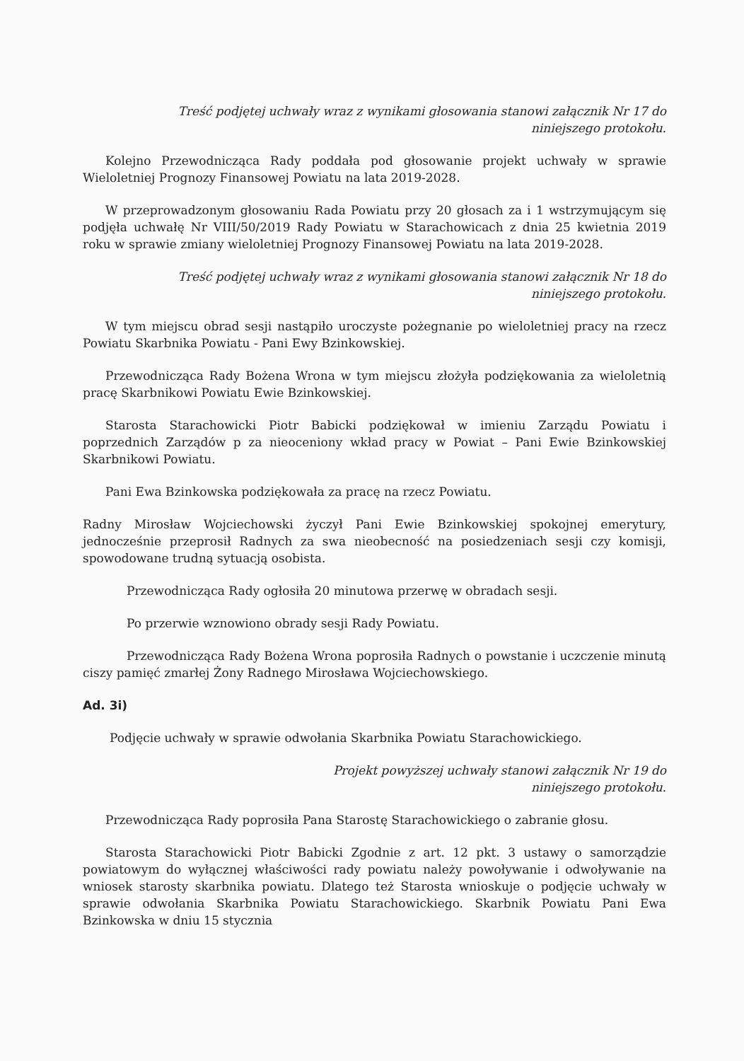Treść podjętej uchwały wraz z wynikami głosowania stanowi załącznik Nr 17 do
niniejszego protokołu.
Kolejno Przewodnicząca Rady poddała pod głosowanie projekt uchwały w sprawie Wieloletniej Prognozy Finansowej Powiatu na lata 2019-2028.
W przeprowadzonym głosowaniu Rada Powiatu przy 20 głosach za i 1 wstrzymującym się podjęła uchwałę Nr VIII/50/2019 Rady Powiatu w Starachowicach z dnia 25 kwietnia 2019 roku w sprawie zmiany wieloletniej Prognozy Finansowej Powiatu na lata 2019-2028.
Treść podjętej uchwały wraz z wynikami głosowania stanowi załącznik Nr 18 do
niniejszego protokołu.
W tym miejscu obrad sesji nastąpiło uroczyste pożegnanie po wieloletniej pracy na rzecz Powiatu Skarbnika Powiatu - Pani Ewy Bzinkowskiej.
Przewodnicząca Rady Bożena Wrona w tym miejscu złożyła podziękowania za wieloletnią pracę Skarbnikowi Powiatu Ewie Bzinkowskiej.
Starosta Starachowicki Piotr Babicki podziękował w imieniu Zarządu Powiatu i poprzednich Zarządów p za nieoceniony wkład pracy w Powiat – Pani Ewie Bzinkowskiej Skarbnikowi Powiatu.
Pani Ewa Bzinkowska podziękowała za pracę na rzecz Powiatu.
Radny Mirosław Wojciechowski życzył Pani Ewie Bzinkowskiej spokojnej emerytury, jednocześnie przeprosił Radnych za swa nieobecność na posiedzeniach sesji czy komisji, spowodowane trudną sytuacją osobista.
Przewodnicząca Rady ogłosiła 20 minutowa przerwę w obradach sesji.
Po przerwie wznowiono obrady sesji Rady Powiatu.
Przewodnicząca Rady Bożena Wrona poprosiła Radnych o powstanie i uczczenie minutą ciszy pamięć zmarłej Żony Radnego Mirosława Wojciechowskiego.
Ad. 3i)
Podjęcie uchwały w sprawie odwołania Skarbnika Powiatu Starachowickiego.
Projekt powyższej uchwały stanowi załącznik Nr 19 do
niniejszego protokołu.
Przewodnicząca Rady poprosiła Pana Starostę Starachowickiego o zabranie głosu.
Starosta Starachowicki Piotr Babicki Zgodnie z art. 12 pkt. 3 ustawy o samorządzie powiatowym do wyłącznej właściwości rady powiatu należy powoływanie i odwoływanie na wniosek starosty skarbnika powiatu. Dlatego też Starosta wnioskuje o podjęcie uchwały w sprawie odwołania Skarbnika Powiatu Starachowickiego. Skarbnik Powiatu Pani Ewa Bzinkowska w dniu 15 stycznia